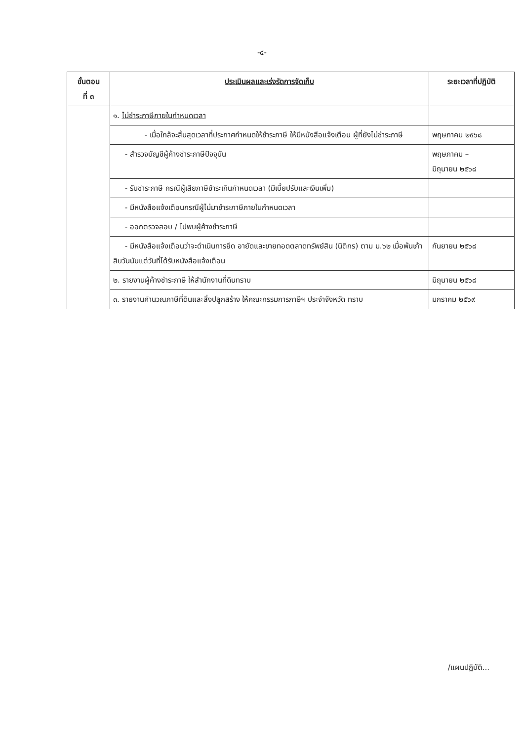-๔-
| ขั้นตอน ที่ ๓ | ประเมินผลและเร่งรัดการจัดเก็บ | ระยะเวลาที่ปฏิบัติ |
| --- | --- | --- |
| | ๑. ไม่ชำระภาษีภายในกำหนดเวลา | |
| | - เมื่อใกล้จะสิ้นสุดเวลาที่ประกาศกำหนดให้ชำระภาษี ให้มีหนังสือแจ้งเตือน ผู้ที่ยังไม่ชำระภาษี | พฤษภาคม ๒๕๖๘ |
| | - สำรวจบัญชีผู้ค้างชำระภาษีปัจจุบัน | พฤษภาคม – มิถุนายน ๒๕๖๘ |
| | - รับชำระภาษี กรณีผู้เสียภาษีชำระเกินกำหนดเวลา (มีเบี้ยปรับและเงินเพิ่ม) | |
| | - มีหนังสือแจ้งเตือนกรณีผู้ไม่มาชำระภาษีภายในกำหนดเวลา | |
| | - ออกตรวจสอบ / ไปพบผู้ค้างชำระภาษี | |
| | - มีหนังสือแจ้งเตือนว่าจะดำเนินการยึด อายัดและขายทอดตลาดทรัพย์สิน (นิติกร) ตาม ม.๖๒ เมื่อพ้นเก้าสิบวันนับแต่วันที่ได้รับหนังสือแจ้งเตือน | กันยายน ๒๕๖๘ |
| | ๒. รายงานผู้ค้างชำระภาษี ให้สำนักงานที่ดินทราบ | มิถุนายน ๒๕๖๘ |
| | ๓. รายงานคำนวณภาษีที่ดินและสิ่งปลูกสร้าง ให้คณะกรรมการภาษีฯ ประจำจังหวัด ทราบ | มกราคม ๒๕๖๙ |
/แผนปฏิบัติ...